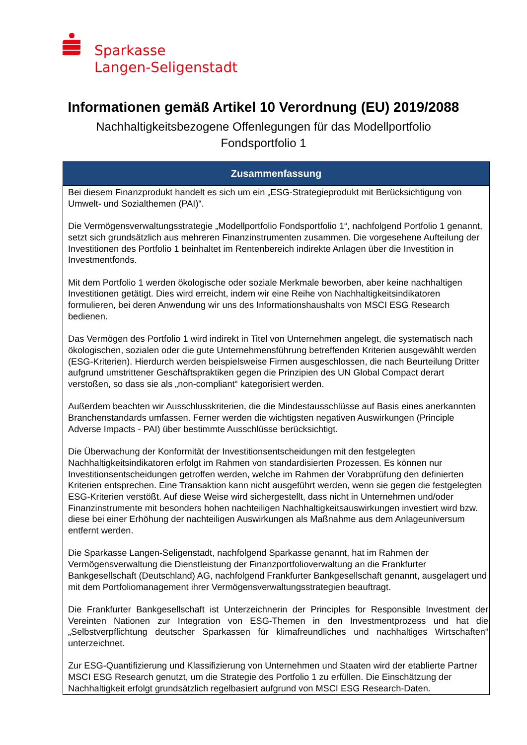Sparkasse
Langen-Seligenstadt
Informationen gemäß Artikel 10 Verordnung (EU) 2019/2088
Nachhaltigkeitsbezogene Offenlegungen für das Modellportfolio
Fondsportfolio 1
| Zusammenfassung |
| --- |
| Bei diesem Finanzprodukt handelt es sich um ein „ESG-Strategieprodukt mit Berücksichtigung von Umwelt- und Sozialthemen (PAI)“. Die Vermögensverwaltungsstrategie „Modellportfolio Fondsportfolio 1“, nachfolgend Portfolio 1 genannt, setzt sich grundsätzlich aus mehreren Finanzinstrumenten zusammen. Die vorgesehene Aufteilung der Investitionen des Portfolio 1 beinhaltet im Rentenbereich indirekte Anlagen über die Investition in Investmentfonds. Mit dem Portfolio 1 werden ökologische oder soziale Merkmale beworben, aber keine nachhaltigen Investitionen getätigt. Dies wird erreicht, indem wir eine Reihe von Nachhaltigkeitsindikatoren formulieren, bei deren Anwendung wir uns des Informationshaushalts von MSCI ESG Research bedienen. Das Vermögen des Portfolio 1 wird indirekt in Titel von Unternehmen angelegt, die systematisch nach ökologischen, sozialen oder die gute Unternehmensführung betreffenden Kriterien ausgewählt werden (ESG-Kriterien). Hierdurch werden beispielsweise Firmen ausgeschlossen, die nach Beurteilung Dritter aufgrund umstrittener Geschäftspraktiken gegen die Prinzipien des UN Global Compact derart verstoßen, so dass sie als „non-compliant“ kategorisiert werden. Außerdem beachten wir Ausschlusskriterien, die die Mindestausschlüsse auf Basis eines anerkannten Branchenstandards umfassen. Ferner werden die wichtigsten negativen Auswirkungen (Principle Adverse Impacts - PAI) über bestimmte Ausschlüsse berücksichtigt. Die Überwachung der Konformität der Investitionsentscheidungen mit den festgelegten Nachhaltigkeitsindikatoren erfolgt im Rahmen von standardisierten Prozessen. Es können nur Investitionsentscheidungen getroffen werden, welche im Rahmen der Vorabprüfung den definierten Kriterien entsprechen. Eine Transaktion kann nicht ausgeführt werden, wenn sie gegen die festgelegten ESG-Kriterien verstößt. Auf diese Weise wird sichergestellt, dass nicht in Unternehmen und/oder Finanzinstrumente mit besonders hohen nachteiligen Nachhaltigkeitsauswirkungen investiert wird bzw. diese bei einer Erhöhung der nachteiligen Auswirkungen als Maßnahme aus dem Anlageuniversum entfernt werden. Die Sparkasse Langen-Seligenstadt, nachfolgend Sparkasse genannt, hat im Rahmen der Vermögensverwaltung die Dienstleistung der Finanzportfolioverwaltung an die Frankfurter Bankgesellschaft (Deutschland) AG, nachfolgend Frankfurter Bankgesellschaft genannt, ausgelagert und mit dem Portfoliomanagement ihrer Vermögensverwaltungsstrategien beauftragt. Die Frankfurter Bankgesellschaft ist Unterzeichnerin der Principles for Responsible Investment der Vereinten Nationen zur Integration von ESG-Themen in den Investmentprozess und hat die „Selbstverpflichtung deutscher Sparkassen für klimafreundliches und nachhaltiges Wirtschaften“ unterzeichnet. Zur ESG-Quantifizierung und Klassifizierung von Unternehmen und Staaten wird der etablierte Partner MSCI ESG Research genutzt, um die Strategie des Portfolio 1 zu erfüllen. Die Einschätzung der Nachhaltigkeit erfolgt grundsätzlich regelbasiert aufgrund von MSCI ESG Research-Daten. |